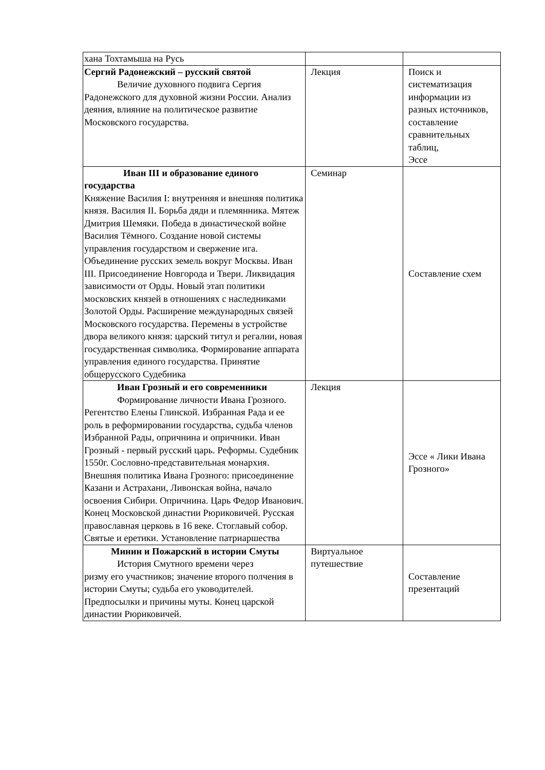| хана Тохтамыша на Русь | | |
| Сергий Радонежский – русский святой Величие духовного подвига Сергия Радонежского для духовной жизни России. Анализ деяния, влияние на политическое развитие Московского государства. | Лекция | Поиск и систематизация информации из разных источников, составление сравнительных таблиц, Эссе |
| Иван III и образование единого государства Княжение Василия I: внутренняя и внешняя политика князя. Василия II. Борьба дяди и племянника. Мятеж Дмитрия Шемяки. Победа в династической войне Василия Тёмного. Создание новой системы управления государством и свержение ига. Объединение русских земель вокруг Москвы. Иван III. Присоединение Новгорода и Твери. Ликвидация зависимости от Орды. Новый этап политики московских князей в отношениях с наследниками Золотой Орды. Расширение международных связей Московского государства. Перемены в устройстве двора великого князя: царский титул и регалии, новая государственная символика. Формирование аппарата управления единого государства. Принятие общерусского Судебника | Семинар | Составление схем |
| Иван Грозный и его современники Формирование личности Ивана Грозного. Регентство Елены Глинской. Избранная Рада и ее роль в реформировании государства, судьба членов Избранной Рады, опричнина и опричники. Иван Грозный - первый русский царь. Реформы. Судебник 1550г. Сословно-представительная монархия. Внешняя политика Ивана Грозного: присоединение Казани и Астрахани, Ливонская война, начало освоения Сибири. Опричнина. Царь Федор Иванович. Конец Московской династии Рюриковичей. Русская православная церковь в 16 веке. Стоглавый собор. Святые и еретики. Установление патриаршества | Лекция | Эссе « Лики Ивана Грозного» |
| Минин и Пожарский в истории Смуты История Смутного времени через ризму его участников; значение второго полчения в истории Смуты; судьба его уководителей. Предпосылки и причины муты. Конец царской династии Рюриковичей. | Виртуальное путешествие | Составление презентаций |